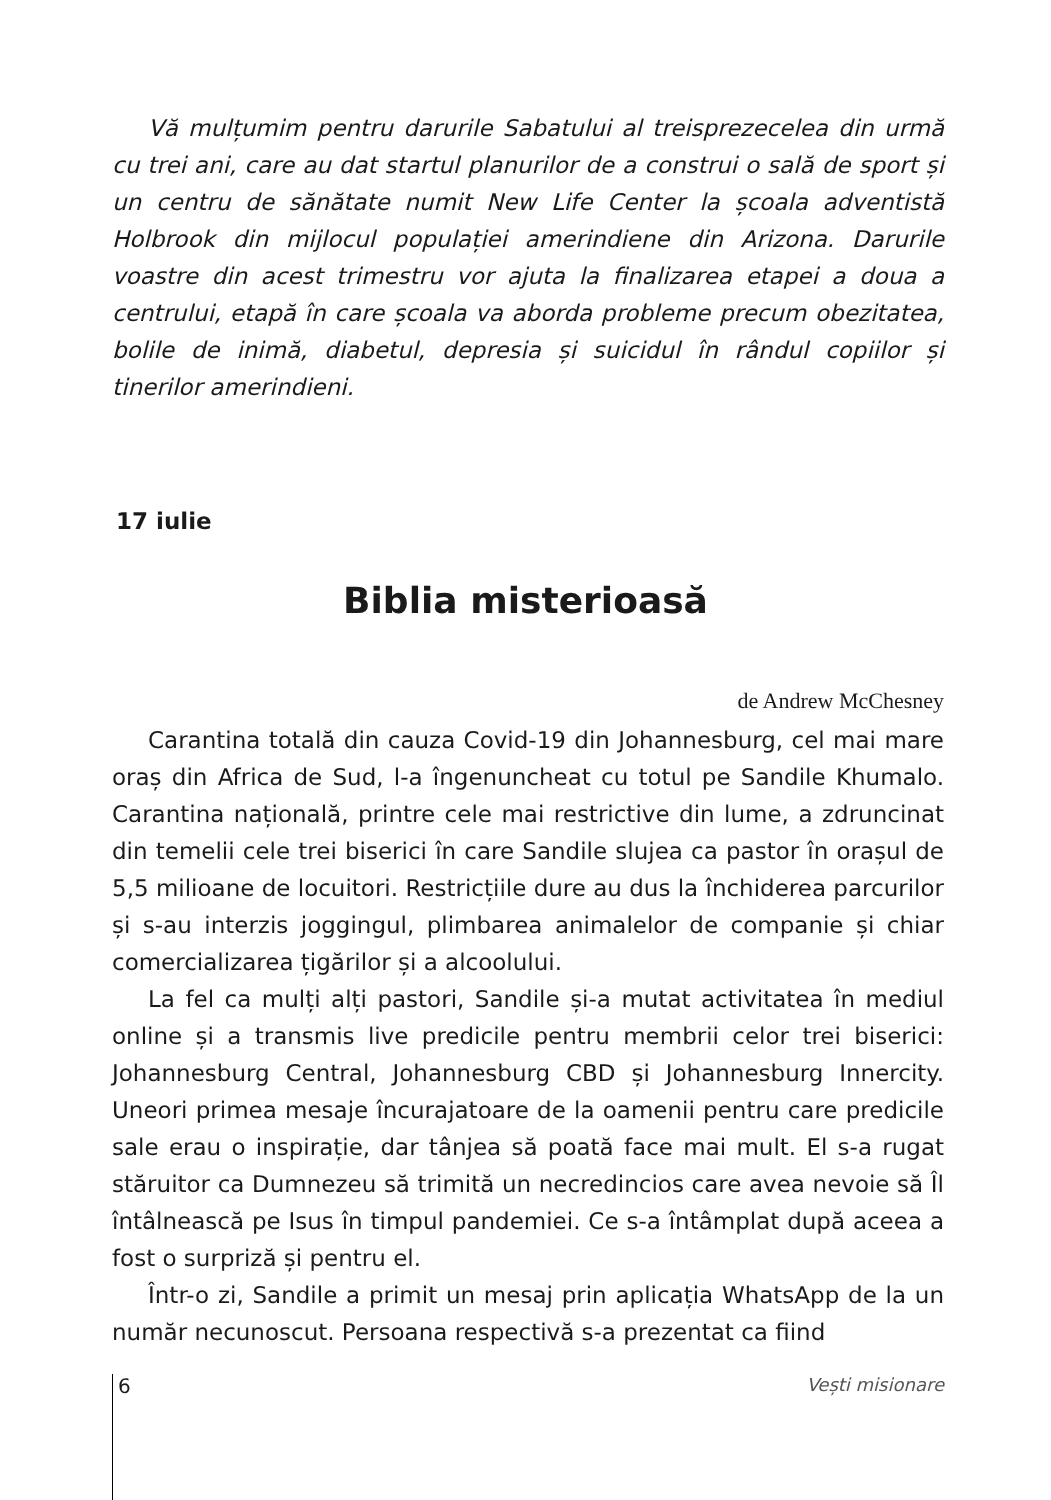Vă mulțumim pentru darurile Sabatului al treisprezecelea din urmă cu trei ani, care au dat startul planurilor de a construi o sală de sport și un centru de sănătate numit New Life Center la școala adventistă Holbrook din mijlocul populației amerindiene din Arizona. Darurile voastre din acest trimestru vor ajuta la finalizarea etapei a doua a centrului, etapă în care școala va aborda probleme precum obezitatea, bolile de inimă, diabetul, depresia și suicidul în rândul copiilor și tinerilor amerindieni.
17 iulie
Biblia misterioasă
de Andrew McChesney
Carantina totală din cauza Covid-19 din Johannesburg, cel mai mare oraș din Africa de Sud, l-a îngenuncheat cu totul pe Sandile Khumalo. Carantina națională, printre cele mai restrictive din lume, a zdruncinat din temelii cele trei biserici în care Sandile slujea ca pastor în orașul de 5,5 milioane de locuitori. Restricțiile dure au dus la închiderea parcurilor și s-au interzis joggingul, plimbarea animalelor de companie și chiar comercializarea țigărilor și a alcoolului.
La fel ca mulți alți pastori, Sandile și-a mutat activitatea în mediul online și a transmis live predicile pentru membrii celor trei biserici: Johannesburg Central, Johannesburg CBD și Johannesburg Innercity. Uneori primea mesaje încurajatoare de la oamenii pentru care predicile sale erau o inspirație, dar tânjea să poată face mai mult. El s-a rugat stăruitor ca Dumnezeu să trimită un necredincios care avea nevoie să Îl întâlnească pe Isus în timpul pandemiei. Ce s-a întâmplat după aceea a fost o surpriză și pentru el.
Într-o zi, Sandile a primit un mesaj prin aplicația WhatsApp de la un număr necunoscut. Persoana respectivă s-a prezentat ca fiind
6 Vești misionare